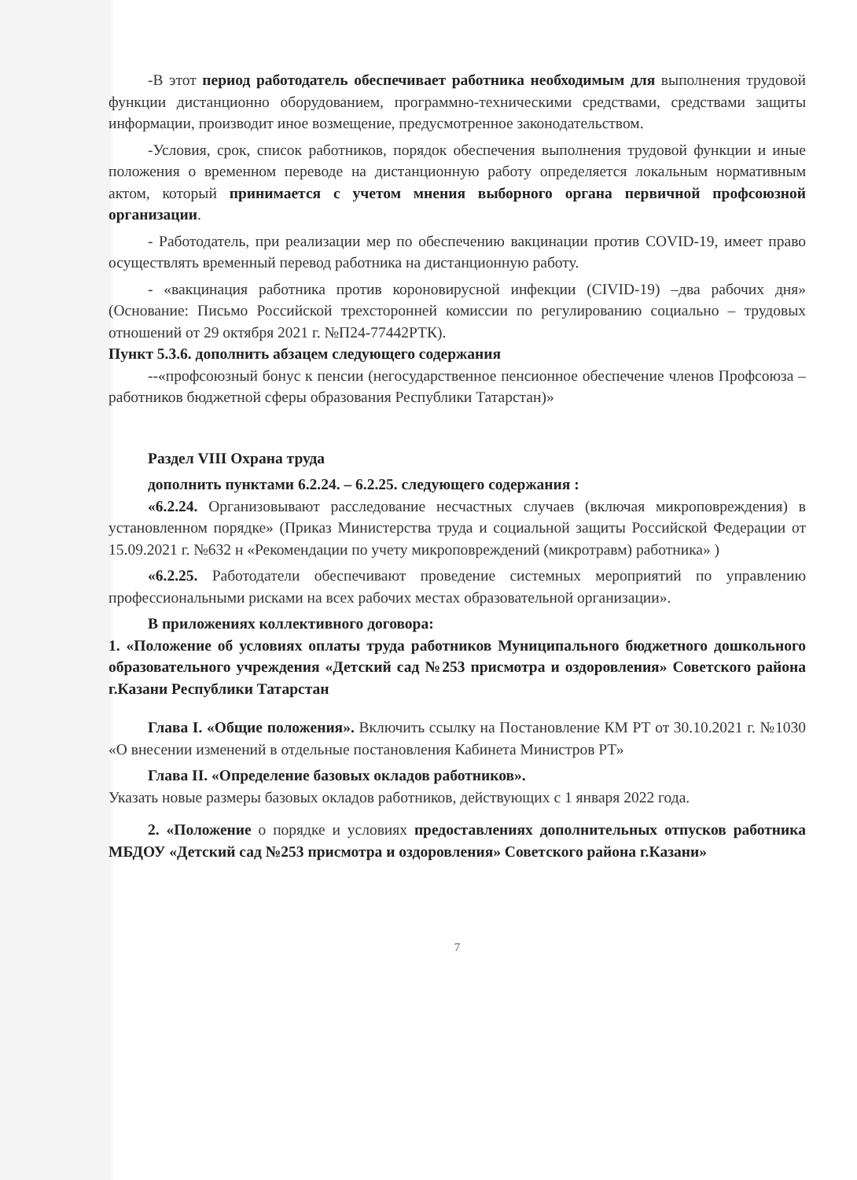-В этот период работодатель обеспечивает работника необходимым для выполнения трудовой функции дистанционно оборудованием, программно-техническими средствами, средствами защиты информации, производит иное возмещение, предусмотренное законодательством.
-Условия, срок, список работников, порядок обеспечения выполнения трудовой функции и иные положения о временном переводе на дистанционную работу определяется локальным нормативным актом, который принимается с учетом мнения выборного органа первичной профсоюзной организации.
- Работодатель, при реализации мер по обеспечению вакцинации против COVID-19, имеет право осуществлять временный перевод работника на дистанционную работу.
- «вакцинация работника против короновирусной инфекции (CIVID-19) –два рабочих дня» (Основание: Письмо Российской трехсторонней комиссии по регулированию социально – трудовых отношений от 29 октября 2021 г. №П24-77442РТК).
Пункт 5.3.6. дополнить абзацем следующего содержания
--«профсоюзный бонус к пенсии (негосударственное пенсионное обеспечение членов Профсоюза –работников бюджетной сферы образования Республики Татарстан)»
Раздел VIII Охрана труда
дополнить пунктами 6.2.24. – 6.2.25. следующего содержания :
«6.2.24. Организовывают расследование несчастных случаев (включая микроповреждения) в установленном порядке» (Приказ Министерства труда и социальной защиты Российской Федерации от 15.09.2021 г. №632 н «Рекомендации по учету микроповреждений (микротравм) работника» )
«6.2.25. Работодатели обеспечивают проведение системных мероприятий по управлению профессиональными рисками на всех рабочих местах образовательной организации».
В приложениях коллективного договора:
1. «Положение об условиях оплаты труда работников Муниципального бюджетного дошкольного образовательного учреждения «Детский сад №253 присмотра и оздоровления» Советского района г.Казани Республики Татарстан
Глава I. «Общие положения». Включить ссылку на Постановление КМ РТ от 30.10.2021 г. №1030 «О внесении изменений в отдельные постановления Кабинета Министров РТ»
Глава II. «Определение базовых окладов работников».
Указать новые размеры базовых окладов работников, действующих с 1 января 2022 года.
2. «Положение о порядке и условиях предоставлениях дополнительных отпусков работника МБДОУ «Детский сад №253 присмотра и оздоровления» Советского района г.Казани»
7